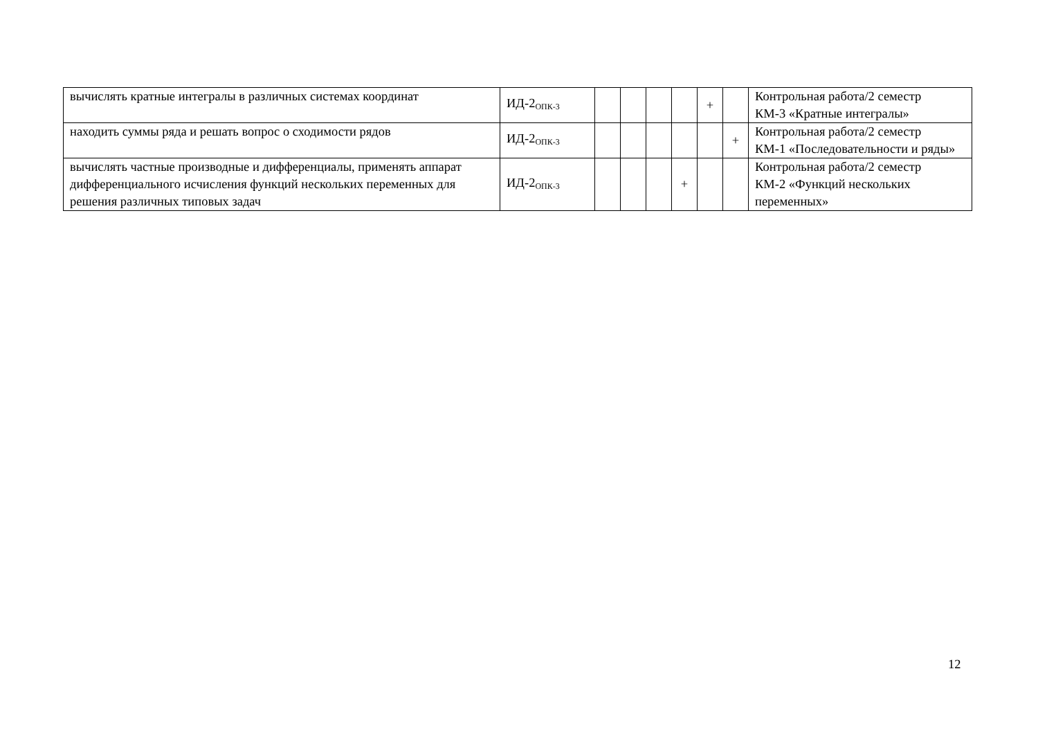| вычислять кратные интегралы в различных системах координат | ИД-2<sub>ОПК-3</sub> | | | | | + | | Контрольная работа/2 семестр КМ-3 «Кратные интегралы» |
| находить суммы ряда и решать вопрос о сходимости рядов | ИД-2<sub>ОПК-3</sub> | | | | | | + | Контрольная работа/2 семестр КМ-1 «Последовательности и ряды» |
| вычислять частные производные и дифференциалы, применять аппарат дифференциального исчисления функций нескольких переменных для решения различных типовых задач | ИД-2<sub>ОПК-3</sub> | | | | + | | | Контрольная работа/2 семестр КМ-2 «Функций нескольких переменных» |
12